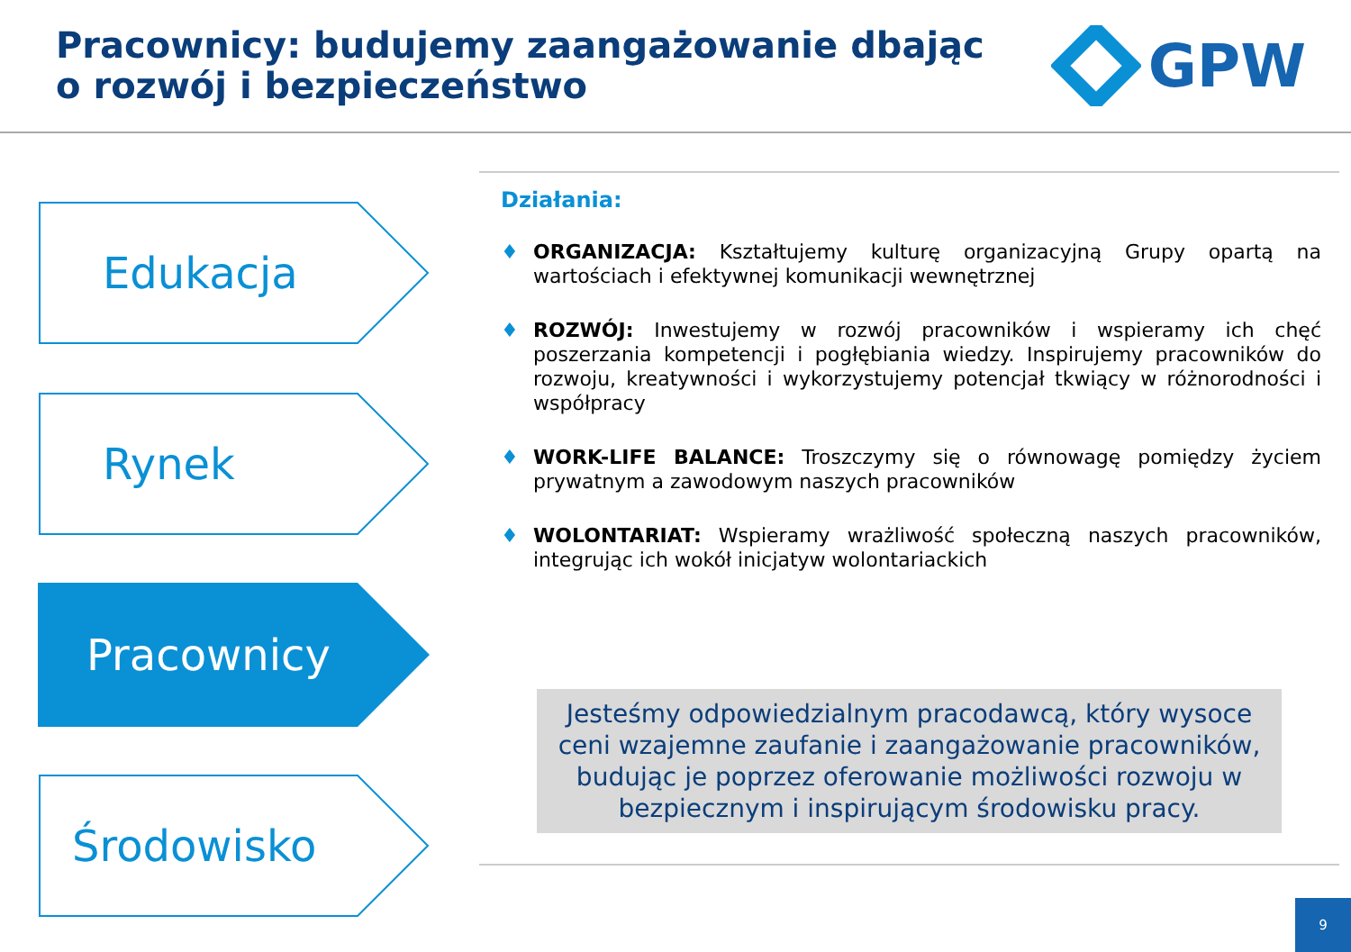Pracownicy: budujemy zaangażowanie dbając
o rozwój i bezpieczeństwo
GPW
Edukacja
Rynek
Pracownicy
Środowisko
Działania:
♦ ORGANIZACJA: Kształtujemy kulturę organizacyjną Grupy opartą na wartościach i efektywnej komunikacji wewnętrznej
♦ ROZWÓJ: Inwestujemy w rozwój pracowników i wspieramy ich chęć poszerzania kompetencji i pogłębiania wiedzy. Inspirujemy pracowników do rozwoju, kreatywności i wykorzystujemy potencjał tkwiący w różnorodności i współpracy
♦ WORK-LIFE BALANCE: Troszczymy się o równowagę pomiędzy życiem prywatnym a zawodowym naszych pracowników
♦ WOLONTARIAT: Wspieramy wrażliwość społeczną naszych pracowników, integrując ich wokół inicjatyw wolontariackich
Jesteśmy odpowiedzialnym pracodawcą, który wysoce ceni wzajemne zaufanie i zaangażowanie pracowników, budując je poprzez oferowanie możliwości rozwoju w bezpiecznym i inspirującym środowisku pracy.
9